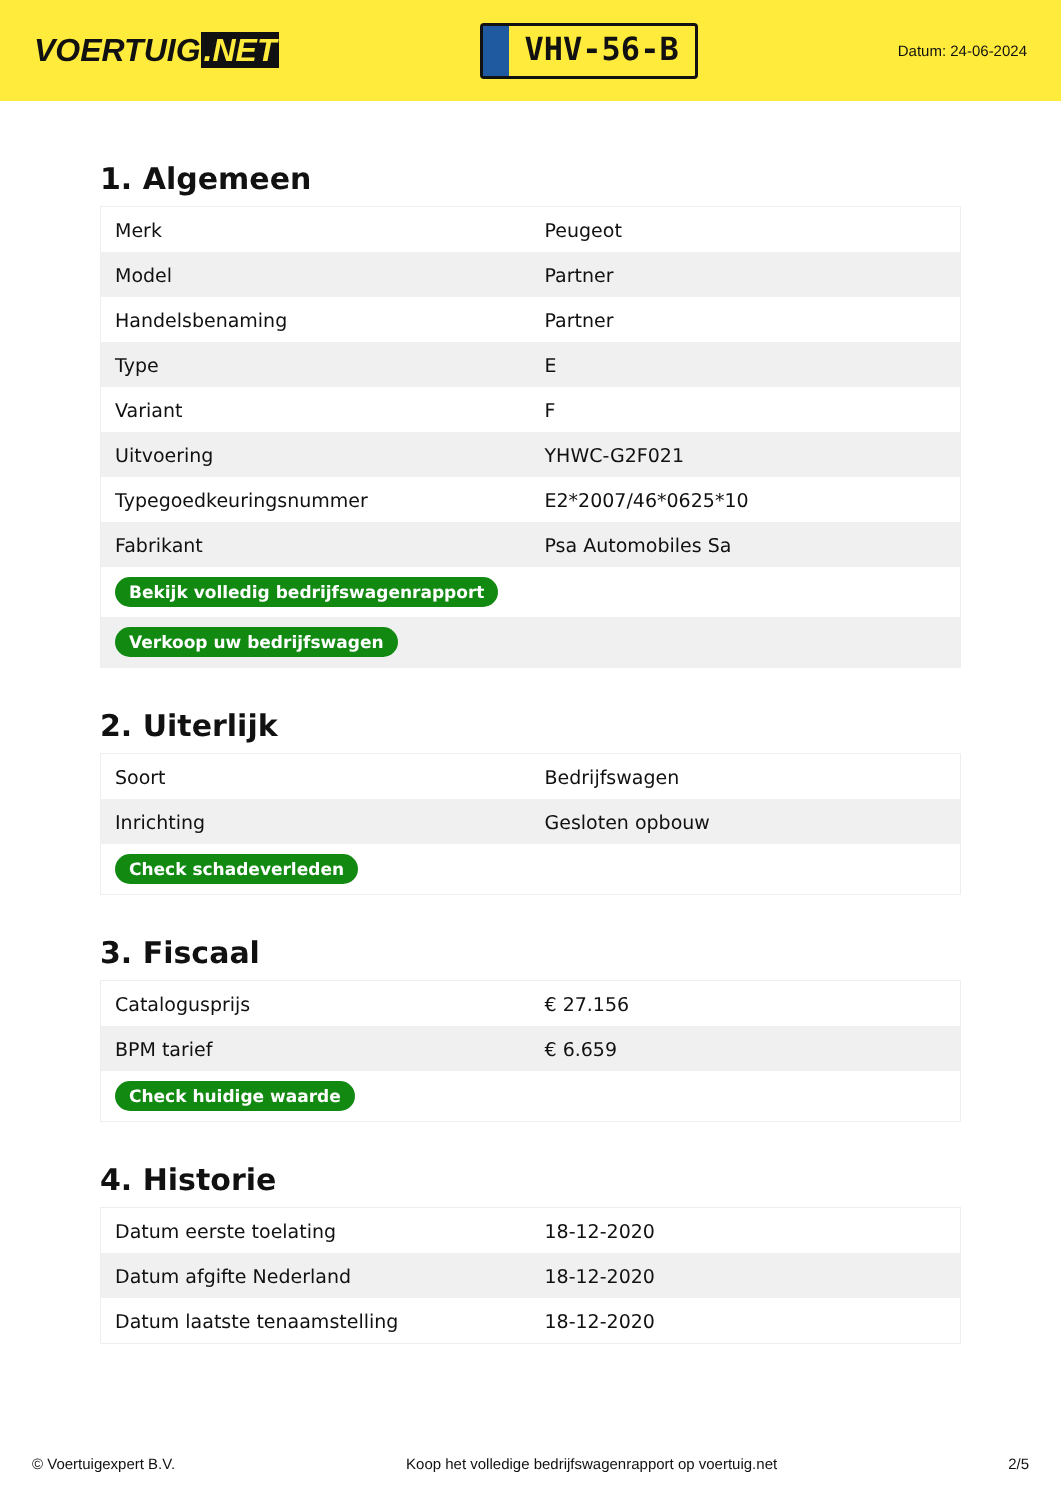VOERTUIG.NET
VHV-56-B
Datum: 24-06-2024
1. Algemeen
| Merk | Peugeot |
| Model | Partner |
| Handelsbenaming | Partner |
| Type | E |
| Variant | F |
| Uitvoering | YHWC-G2F021 |
| Typegoedkeuringsnummer | E2*2007/46*0625*10 |
| Fabrikant | Psa Automobiles Sa |
| Bekijk volledig bedrijfswagenrapport | |
| Verkoop uw bedrijfswagen | |
2. Uiterlijk
| Soort | Bedrijfswagen |
| Inrichting | Gesloten opbouw |
| Check schadeverleden | |
3. Fiscaal
| Catalogusprijs | € 27.156 |
| BPM tarief | € 6.659 |
| Check huidige waarde | |
4. Historie
| Datum eerste toelating | 18-12-2020 |
| Datum afgifte Nederland | 18-12-2020 |
| Datum laatste tenaamstelling | 18-12-2020 |
© Voertuigexpert B.V. Koop het volledige bedrijfswagenrapport op voertuig.net 2/5